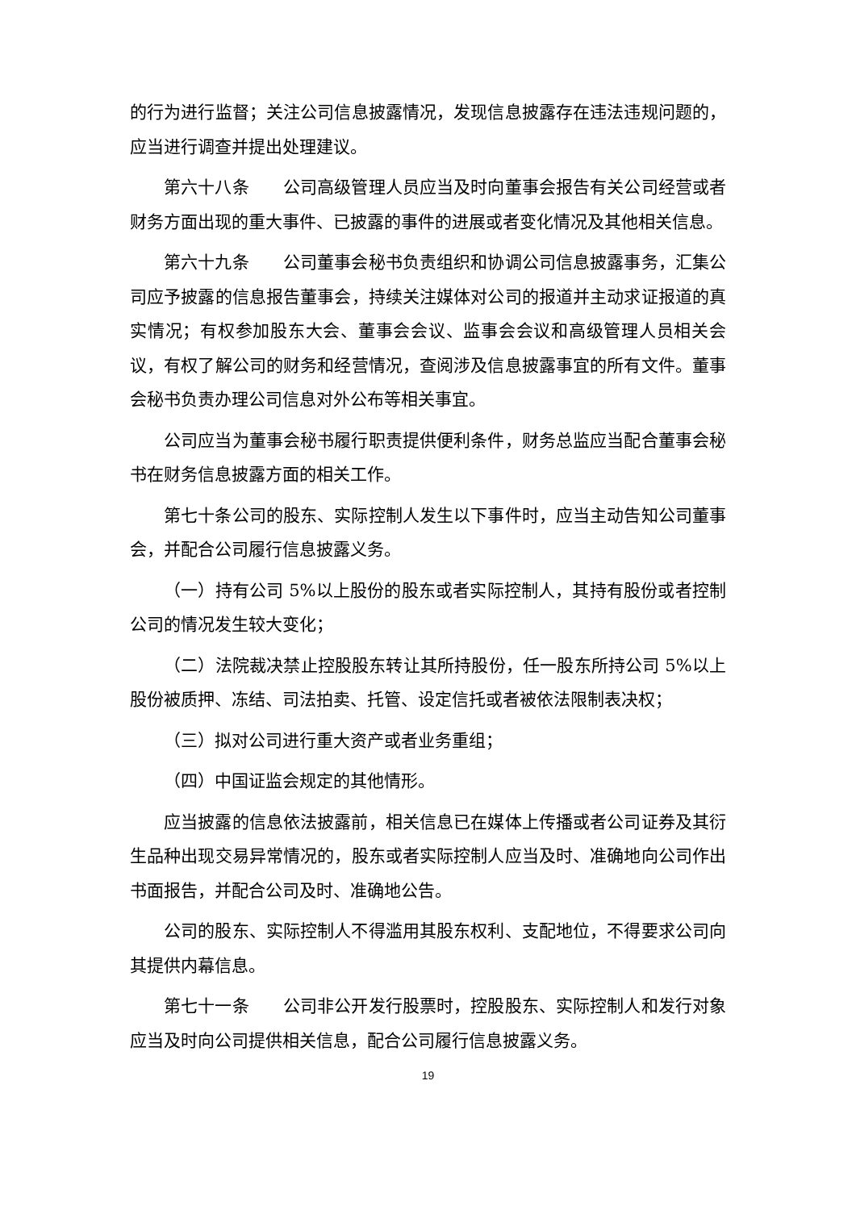的行为进行监督；关注公司信息披露情况，发现信息披露存在违法违规问题的，应当进行调查并提出处理建议。
第六十八条　　公司高级管理人员应当及时向董事会报告有关公司经营或者财务方面出现的重大事件、已披露的事件的进展或者变化情况及其他相关信息。
第六十九条　　公司董事会秘书负责组织和协调公司信息披露事务，汇集公司应予披露的信息报告董事会，持续关注媒体对公司的报道并主动求证报道的真实情况；有权参加股东大会、董事会会议、监事会会议和高级管理人员相关会议，有权了解公司的财务和经营情况，查阅涉及信息披露事宜的所有文件。董事会秘书负责办理公司信息对外公布等相关事宜。
公司应当为董事会秘书履行职责提供便利条件，财务总监应当配合董事会秘书在财务信息披露方面的相关工作。
第七十条公司的股东、实际控制人发生以下事件时，应当主动告知公司董事会，并配合公司履行信息披露义务。
（一）持有公司 5%以上股份的股东或者实际控制人，其持有股份或者控制公司的情况发生较大变化；
（二）法院裁决禁止控股股东转让其所持股份，任一股东所持公司 5%以上股份被质押、冻结、司法拍卖、托管、设定信托或者被依法限制表决权；
（三）拟对公司进行重大资产或者业务重组；
（四）中国证监会规定的其他情形。
应当披露的信息依法披露前，相关信息已在媒体上传播或者公司证券及其衍生品种出现交易异常情况的，股东或者实际控制人应当及时、准确地向公司作出书面报告，并配合公司及时、准确地公告。
公司的股东、实际控制人不得滥用其股东权利、支配地位，不得要求公司向其提供内幕信息。
第七十一条　　公司非公开发行股票时，控股股东、实际控制人和发行对象应当及时向公司提供相关信息，配合公司履行信息披露义务。
19